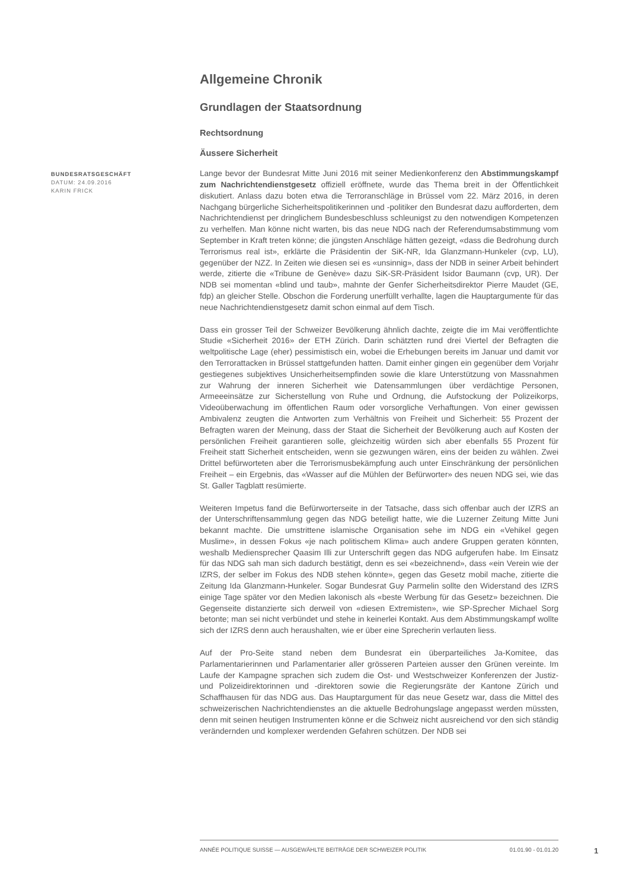BUNDESRATSGESCHÄFT
DATUM: 24.09.2016
KARIN FRICK
Allgemeine Chronik
Grundlagen der Staatsordnung
Rechtsordnung
Äussere Sicherheit
Lange bevor der Bundesrat Mitte Juni 2016 mit seiner Medienkonferenz den Abstimmungskampf zum Nachrichtendienstgesetz offiziell eröffnete, wurde das Thema breit in der Öffentlichkeit diskutiert. Anlass dazu boten etwa die Terroranschläge in Brüssel vom 22. März 2016, in deren Nachgang bürgerliche Sicherheitspolitikerinnen und -politiker den Bundesrat dazu aufforderten, dem Nachrichtendienst per dringlichem Bundesbeschluss schleunigst zu den notwendigen Kompetenzen zu verhelfen. Man könne nicht warten, bis das neue NDG nach der Referendumsabstimmung vom September in Kraft treten könne; die jüngsten Anschläge hätten gezeigt, «dass die Bedrohung durch Terrorismus real ist», erklärte die Präsidentin der SiK-NR, Ida Glanzmann-Hunkeler (cvp, LU), gegenüber der NZZ. In Zeiten wie diesen sei es «unsinnig», dass der NDB in seiner Arbeit behindert werde, zitierte die «Tribune de Genève» dazu SiK-SR-Präsident Isidor Baumann (cvp, UR). Der NDB sei momentan «blind und taub», mahnte der Genfer Sicherheitsdirektor Pierre Maudet (GE, fdp) an gleicher Stelle. Obschon die Forderung unerfüllt verhallte, lagen die Hauptargumente für das neue Nachrichtendienstgesetz damit schon einmal auf dem Tisch.
Dass ein grosser Teil der Schweizer Bevölkerung ähnlich dachte, zeigte die im Mai veröffentlichte Studie «Sicherheit 2016» der ETH Zürich. Darin schätzten rund drei Viertel der Befragten die weltpolitische Lage (eher) pessimistisch ein, wobei die Erhebungen bereits im Januar und damit vor den Terrorattacken in Brüssel stattgefunden hatten. Damit einher gingen ein gegenüber dem Vorjahr gestiegenes subjektives Unsicherheitsempfinden sowie die klare Unterstützung von Massnahmen zur Wahrung der inneren Sicherheit wie Datensammlungen über verdächtige Personen, Armeeeinsätze zur Sicherstellung von Ruhe und Ordnung, die Aufstockung der Polizeikorps, Videoüberwachung im öffentlichen Raum oder vorsorgliche Verhaftungen. Von einer gewissen Ambivalenz zeugten die Antworten zum Verhältnis von Freiheit und Sicherheit: 55 Prozent der Befragten waren der Meinung, dass der Staat die Sicherheit der Bevölkerung auch auf Kosten der persönlichen Freiheit garantieren solle, gleichzeitig würden sich aber ebenfalls 55 Prozent für Freiheit statt Sicherheit entscheiden, wenn sie gezwungen wären, eins der beiden zu wählen. Zwei Drittel befürworteten aber die Terrorismusbekämpfung auch unter Einschränkung der persönlichen Freiheit – ein Ergebnis, das «Wasser auf die Mühlen der Befürworter» des neuen NDG sei, wie das St. Galler Tagblatt resümierte.
Weiteren Impetus fand die Befürworterseite in der Tatsache, dass sich offenbar auch der IZRS an der Unterschriftensammlung gegen das NDG beteiligt hatte, wie die Luzerner Zeitung Mitte Juni bekannt machte. Die umstrittene islamische Organisation sehe im NDG ein «Vehikel gegen Muslime», in dessen Fokus «je nach politischem Klima» auch andere Gruppen geraten könnten, weshalb Mediensprecher Qaasim Illi zur Unterschrift gegen das NDG aufgerufen habe. Im Einsatz für das NDG sah man sich dadurch bestätigt, denn es sei «bezeichnend», dass «ein Verein wie der IZRS, der selber im Fokus des NDB stehen könnte», gegen das Gesetz mobil mache, zitierte die Zeitung Ida Glanzmann-Hunkeler. Sogar Bundesrat Guy Parmelin sollte den Widerstand des IZRS einige Tage später vor den Medien lakonisch als «beste Werbung für das Gesetz» bezeichnen. Die Gegenseite distanzierte sich derweil von «diesen Extremisten», wie SP-Sprecher Michael Sorg betonte; man sei nicht verbündet und stehe in keinerlei Kontakt. Aus dem Abstimmungskampf wollte sich der IZRS denn auch heraushalten, wie er über eine Sprecherin verlauten liess.
Auf der Pro-Seite stand neben dem Bundesrat ein überparteiliches Ja-Komitee, das Parlamentarierinnen und Parlamentarier aller grösseren Parteien ausser den Grünen vereinte. Im Laufe der Kampagne sprachen sich zudem die Ost- und Westschweizer Konferenzen der Justiz- und Polizeidirektorinnen und -direktoren sowie die Regierungsräte der Kantone Zürich und Schaffhausen für das NDG aus. Das Hauptargument für das neue Gesetz war, dass die Mittel des schweizerischen Nachrichtendienstes an die aktuelle Bedrohungslage angepasst werden müssten, denn mit seinen heutigen Instrumenten könne er die Schweiz nicht ausreichend vor den sich ständig verändernden und komplexer werdenden Gefahren schützen. Der NDB sei
ANNÉE POLITIQUE SUISSE — AUSGEWÄHLTE BEITRÄGE DER SCHWEIZER POLITIK 01.01.90 - 01.01.20
1